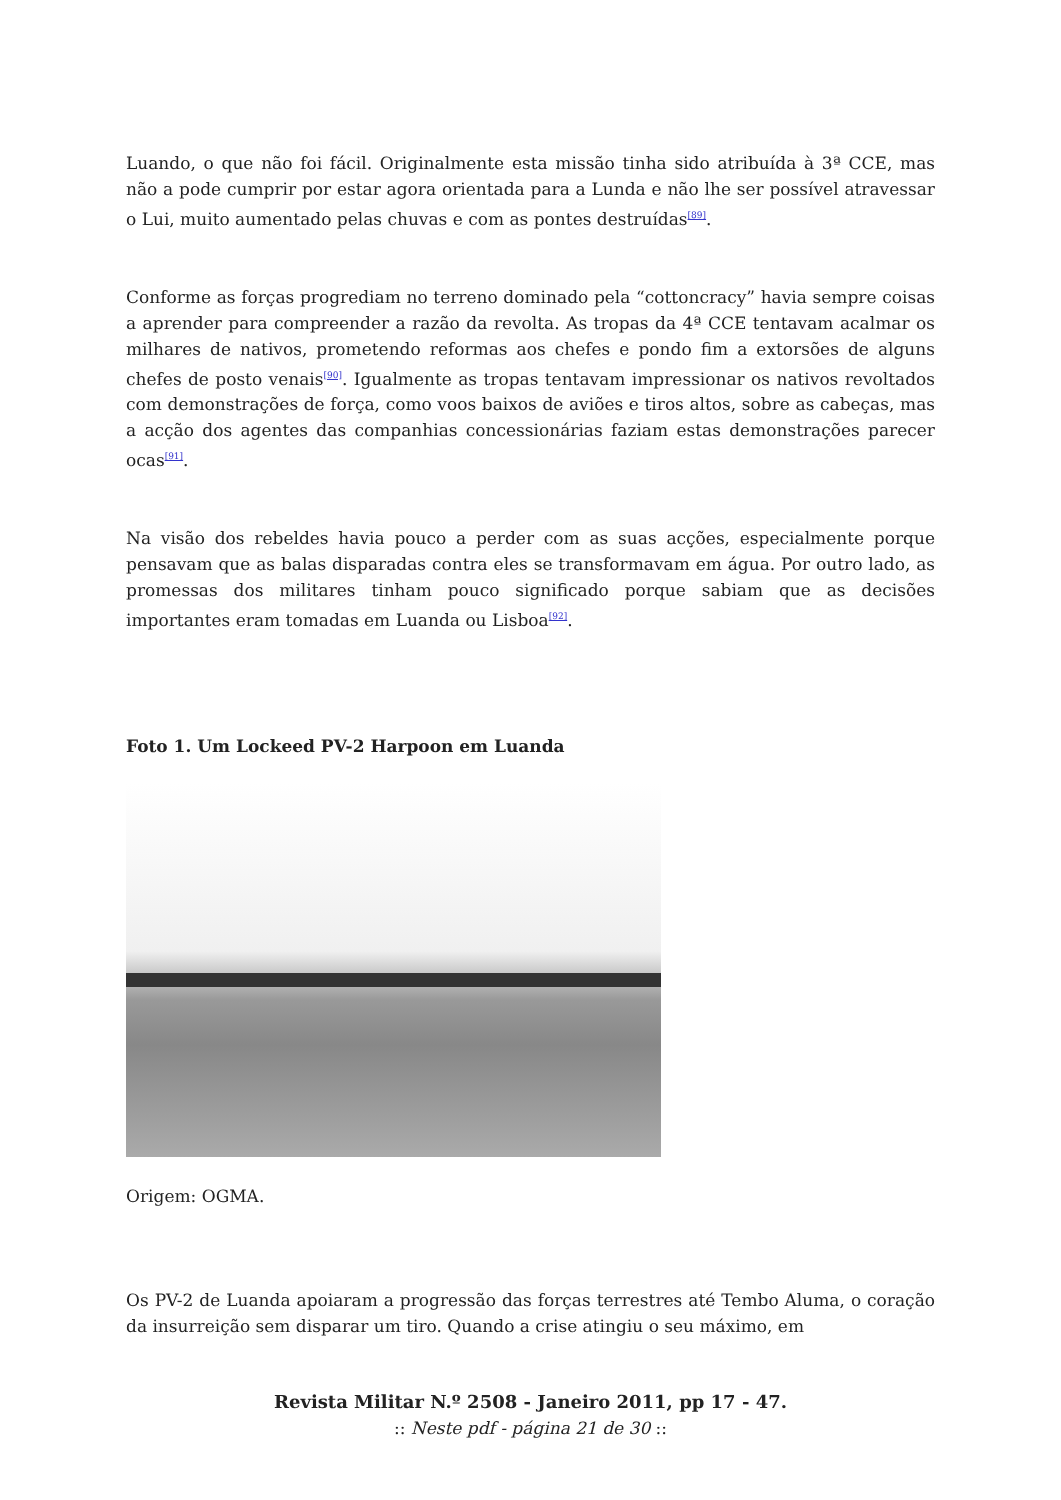Luando, o que não foi fácil. Originalmente esta missão tinha sido atribuída à 3ª CCE, mas não a pode cumprir por estar agora orientada para a Lunda e não lhe ser possível atravessar o Lui, muito aumentado pelas chuvas e com as pontes destruídas<sup>[89]</sup>.
Conforme as forças progrediam no terreno dominado pela “cottoncracy” havia sempre coisas a aprender para compreender a razão da revolta. As tropas da 4ª CCE tentavam acalmar os milhares de nativos, prometendo reformas aos chefes e pondo fim a extorsões de alguns chefes de posto venais<sup>[90]</sup>. Igualmente as tropas tentavam impressionar os nativos revoltados com demonstrações de força, como voos baixos de aviões e tiros altos, sobre as cabeças, mas a acção dos agentes das companhias concessionárias faziam estas demonstrações parecer ocas<sup>[91]</sup>.
Na visão dos rebeldes havia pouco a perder com as suas acções, especialmente porque pensavam que as balas disparadas contra eles se transformavam em água. Por outro lado, as promessas dos militares tinham pouco significado porque sabiam que as decisões importantes eram tomadas em Luanda ou Lisboa<sup>[92]</sup>.
Foto 1. Um Lockeed PV-2 Harpoon em Luanda
Origem: OGMA.
Os PV-2 de Luanda apoiaram a progressão das forças terrestres até Tembo Aluma, o coração da insurreição sem disparar um tiro. Quando a crise atingiu o seu máximo, em
Revista Militar N.º 2508 - Janeiro 2011, pp 17 - 47.
:: Neste pdf - página 21 de 30 ::